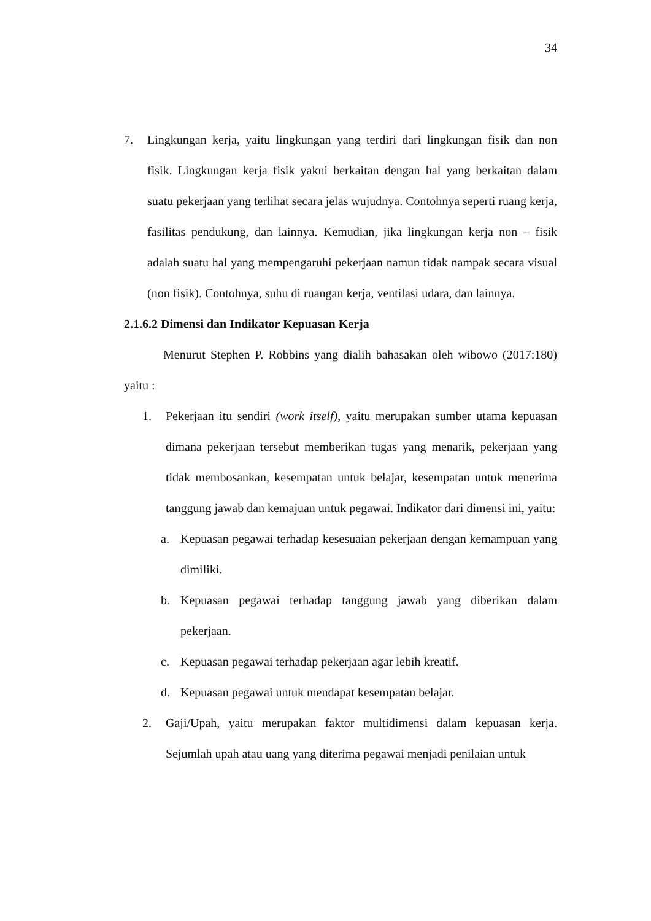34
7. Lingkungan kerja, yaitu lingkungan yang terdiri dari lingkungan fisik dan non fisik. Lingkungan kerja fisik yakni berkaitan dengan hal yang berkaitan dalam suatu pekerjaan yang terlihat secara jelas wujudnya. Contohnya seperti ruang kerja, fasilitas pendukung, dan lainnya. Kemudian, jika lingkungan kerja non – fisik adalah suatu hal yang mempengaruhi pekerjaan namun tidak nampak secara visual (non fisik). Contohnya, suhu di ruangan kerja, ventilasi udara, dan lainnya.
2.1.6.2 Dimensi dan Indikator Kepuasan Kerja
Menurut Stephen P. Robbins yang dialih bahasakan oleh wibowo (2017:180) yaitu :
1. Pekerjaan itu sendiri (work itself), yaitu merupakan sumber utama kepuasan dimana pekerjaan tersebut memberikan tugas yang menarik, pekerjaan yang tidak membosankan, kesempatan untuk belajar, kesempatan untuk menerima tanggung jawab dan kemajuan untuk pegawai. Indikator dari dimensi ini, yaitu:
a. Kepuasan pegawai terhadap kesesuaian pekerjaan dengan kemampuan yang dimiliki.
b. Kepuasan pegawai terhadap tanggung jawab yang diberikan dalam pekerjaan.
c. Kepuasan pegawai terhadap pekerjaan agar lebih kreatif.
d. Kepuasan pegawai untuk mendapat kesempatan belajar.
2. Gaji/Upah, yaitu merupakan faktor multidimensi dalam kepuasan kerja. Sejumlah upah atau uang yang diterima pegawai menjadi penilaian untuk